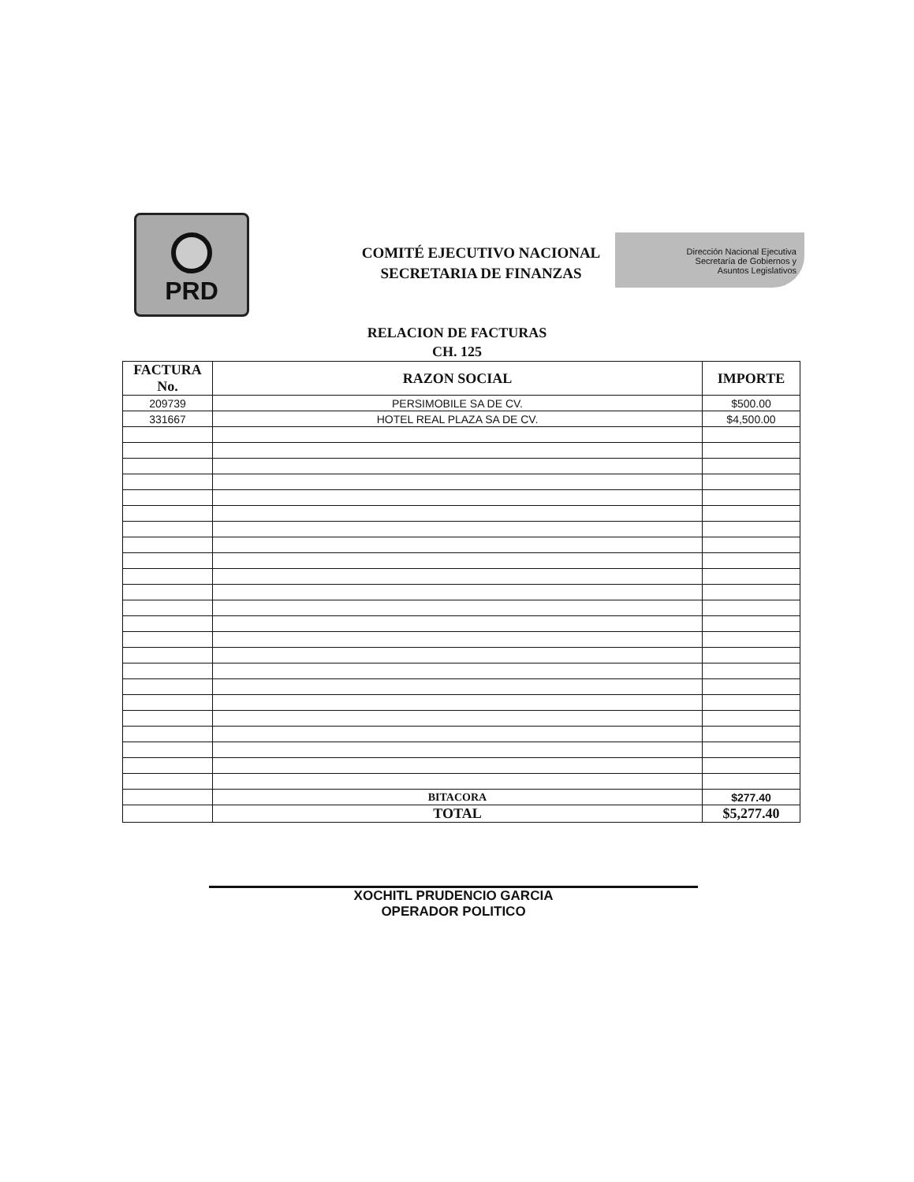PRD
COMITÉ EJECUTIVO NACIONAL
SECRETARIA DE FINANZAS
Dirección Nacional Ejecutiva
Secretaría de Gobiernos y
Asuntos Legislativos
RELACION DE FACTURAS
CH. 125
| FACTURA No. | RAZON SOCIAL | IMPORTE |
| --- | --- | --- |
| 209739 | PERSIMOBILE SA DE CV. | $500.00 |
| 331667 | HOTEL REAL PLAZA SA DE CV. | $4,500.00 |
| | BITACORA | $277.40 |
| | TOTAL | $5,277.40 |
XOCHITL PRUDENCIO GARCIA
OPERADOR POLITICO